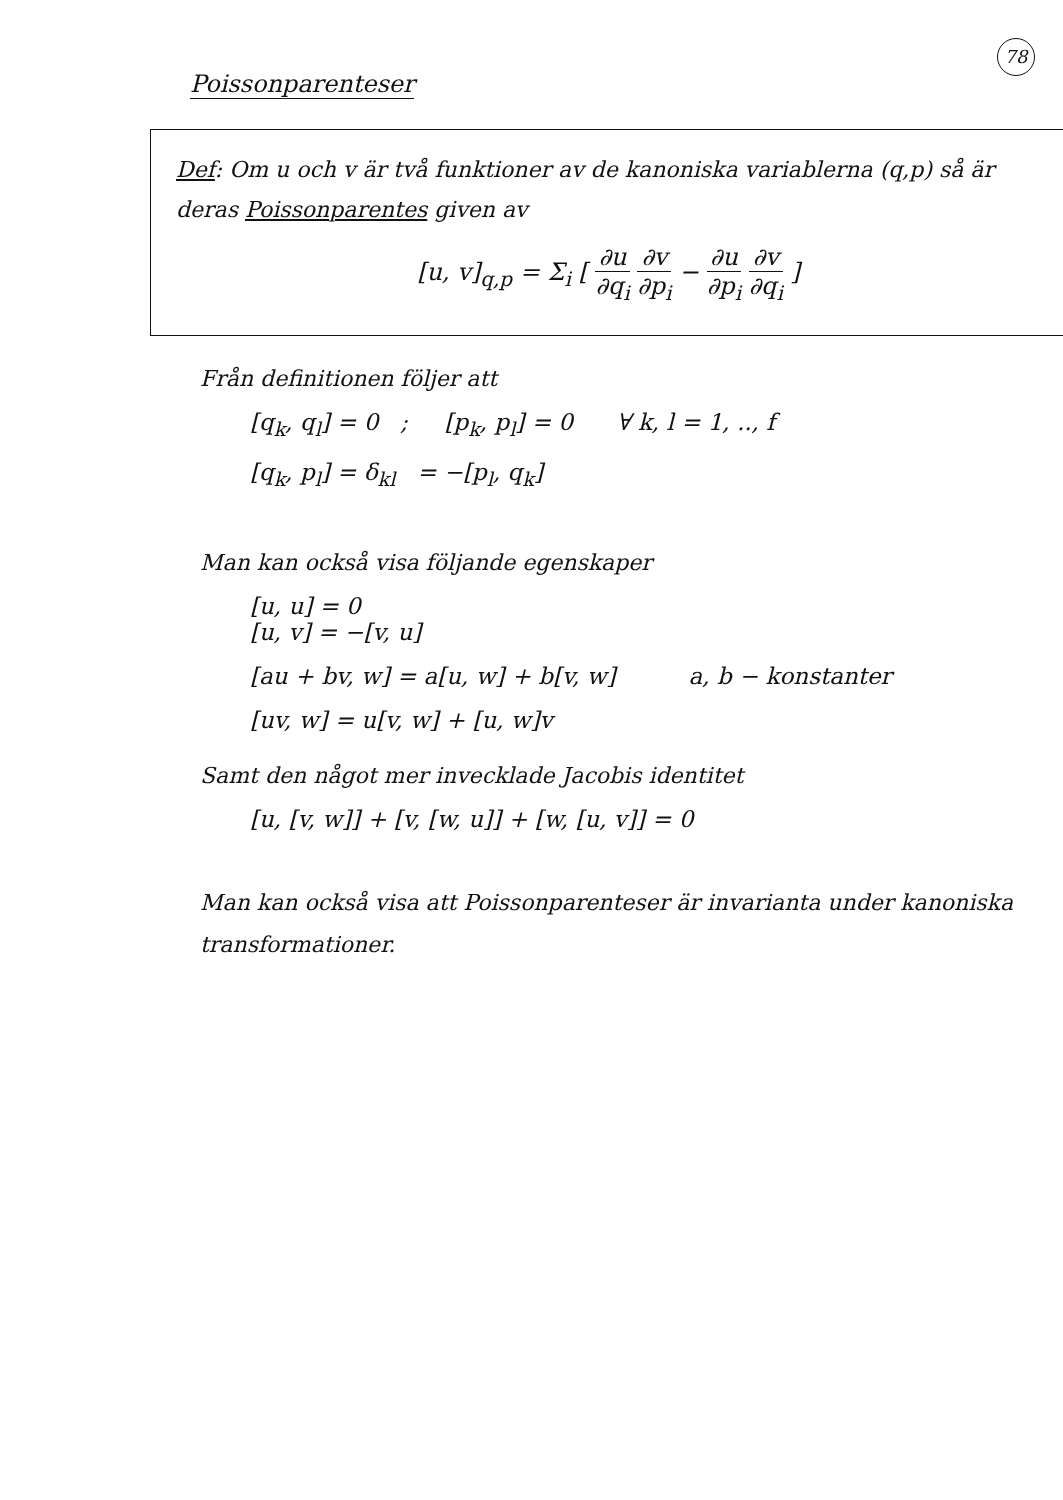78
Poissonparenteser
Def: Om u och v är två funktioner av de kanoniska variablerna (q,p) så är deras Poissonparentes given av
[u, v]<sub>q,p</sub> = Σ<sub>i</sub> [ ∂u ∂q<sub>i</sub> ∂v ∂p<sub>i</sub> − ∂u ∂p<sub>i</sub> ∂v ∂q<sub>i</sub> ]
Från definitionen följer att
[q<sub>k</sub>, q<sub>l</sub>] = 0 ; [p<sub>k</sub>, p<sub>l</sub>] = 0 ∀ k, l = 1, .., f
[q<sub>k</sub>, p<sub>l</sub>] = δ<sub>kl</sub> = −[p<sub>l</sub>, q<sub>k</sub>]
Man kan också visa följande egenskaper
[u, u] = 0
[u, v] = −[v, u]
[au + bv, w] = a[u, w] + b[v, w] a, b − konstanter
[uv, w] = u[v, w] + [u, w]v
Samt den något mer invecklade Jacobis identitet
[u, [v, w]] + [v, [w, u]] + [w, [u, v]] = 0
Man kan också visa att Poissonparenteser är invarianta under kanoniska transformationer.